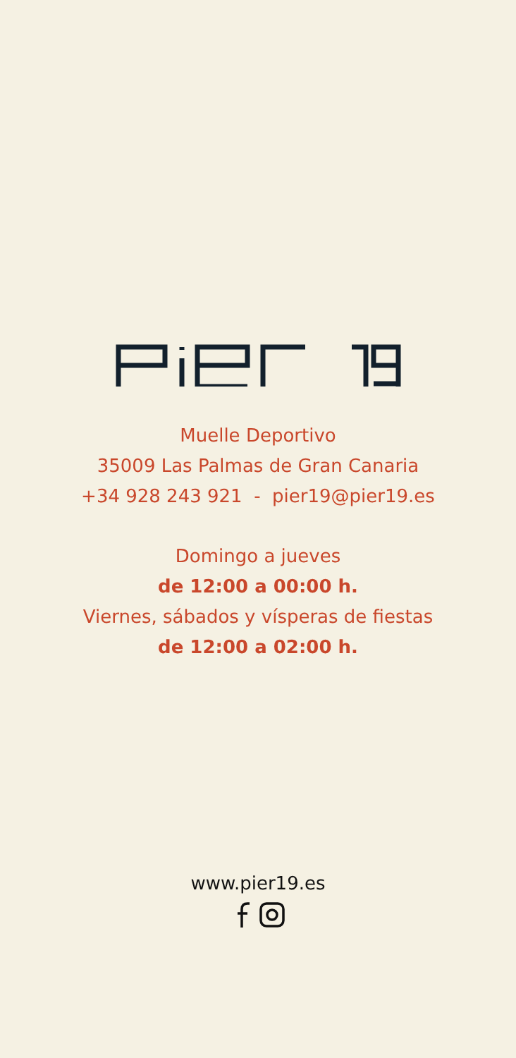Muelle Deportivo
35009 Las Palmas de Gran Canaria
+34 928 243 921 - pier19@pier19.es
Domingo a jueves
de 12:00 a 00:00 h.
Viernes, sábados y vísperas de fiestas
de 12:00 a 02:00 h.
www.pier19.es